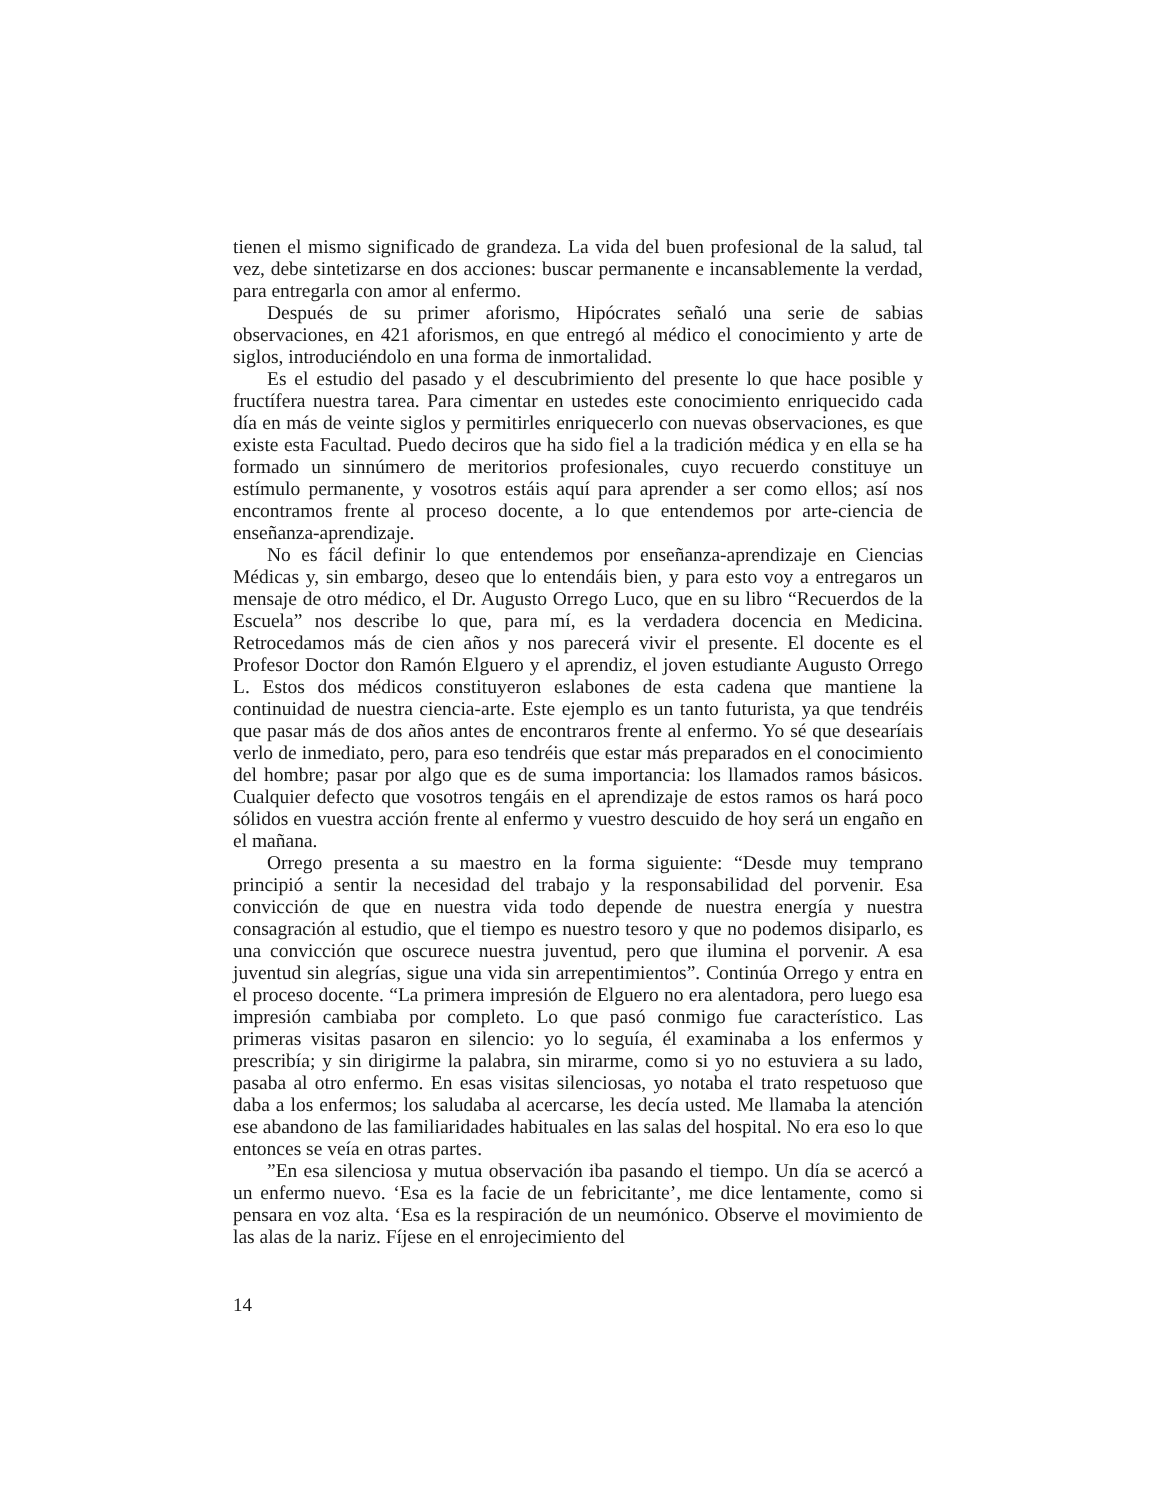tienen el mismo significado de grandeza. La vida del buen profesional de la salud, tal vez, debe sintetizarse en dos acciones: buscar permanente e incansablemente la verdad, para entregarla con amor al enfermo.
Después de su primer aforismo, Hipócrates señaló una serie de sabias observaciones, en 421 aforismos, en que entregó al médico el conocimiento y arte de siglos, introduciéndolo en una forma de inmortalidad.
Es el estudio del pasado y el descubrimiento del presente lo que hace posible y fructífera nuestra tarea. Para cimentar en ustedes este conocimiento enriquecido cada día en más de veinte siglos y permitirles enriquecerlo con nuevas observaciones, es que existe esta Facultad. Puedo deciros que ha sido fiel a la tradición médica y en ella se ha formado un sinnúmero de meritorios profesionales, cuyo recuerdo constituye un estímulo permanente, y vosotros estáis aquí para aprender a ser como ellos; así nos encontramos frente al proceso docente, a lo que entendemos por arte-ciencia de enseñanza-aprendizaje.
No es fácil definir lo que entendemos por enseñanza-aprendizaje en Ciencias Médicas y, sin embargo, deseo que lo entendáis bien, y para esto voy a entregaros un mensaje de otro médico, el Dr. Augusto Orrego Luco, que en su libro “Recuerdos de la Escuela” nos describe lo que, para mí, es la verdadera docencia en Medicina. Retrocedamos más de cien años y nos parecerá vivir el presente. El docente es el Profesor Doctor don Ramón Elguero y el aprendiz, el joven estudiante Augusto Orrego L. Estos dos médicos constituyeron eslabones de esta cadena que mantiene la continuidad de nuestra ciencia-arte. Este ejemplo es un tanto futurista, ya que tendréis que pasar más de dos años antes de encontraros frente al enfermo. Yo sé que desearíais verlo de inmediato, pero, para eso tendréis que estar más preparados en el conocimiento del hombre; pasar por algo que es de suma importancia: los llamados ramos básicos. Cualquier defecto que vosotros tengáis en el aprendizaje de estos ramos os hará poco sólidos en vuestra acción frente al enfermo y vuestro descuido de hoy será un engaño en el mañana.
Orrego presenta a su maestro en la forma siguiente: “Desde muy temprano principió a sentir la necesidad del trabajo y la responsabilidad del porvenir. Esa convicción de que en nuestra vida todo depende de nuestra energía y nuestra consagración al estudio, que el tiempo es nuestro tesoro y que no podemos disiparlo, es una convicción que oscurece nuestra juventud, pero que ilumina el porvenir. A esa juventud sin alegrías, sigue una vida sin arrepentimientos”. Continúa Orrego y entra en el proceso docente. “La primera impresión de Elguero no era alentadora, pero luego esa impresión cambiaba por completo. Lo que pasó conmigo fue característico. Las primeras visitas pasaron en silencio: yo lo seguía, él examinaba a los enfermos y prescribía; y sin dirigirme la palabra, sin mirarme, como si yo no estuviera a su lado, pasaba al otro enfermo. En esas visitas silenciosas, yo notaba el trato respetuoso que daba a los enfermos; los saludaba al acercarse, les decía usted. Me llamaba la atención ese abandono de las familiaridades habituales en las salas del hospital. No era eso lo que entonces se veía en otras partes.
”En esa silenciosa y mutua observación iba pasando el tiempo. Un día se acercó a un enfermo nuevo. ‘Esa es la facie de un febricitante’, me dice lentamente, como si pensara en voz alta. ‘Esa es la respiración de un neumónico. Observe el movimiento de las alas de la nariz. Fíjese en el enrojecimiento del
14